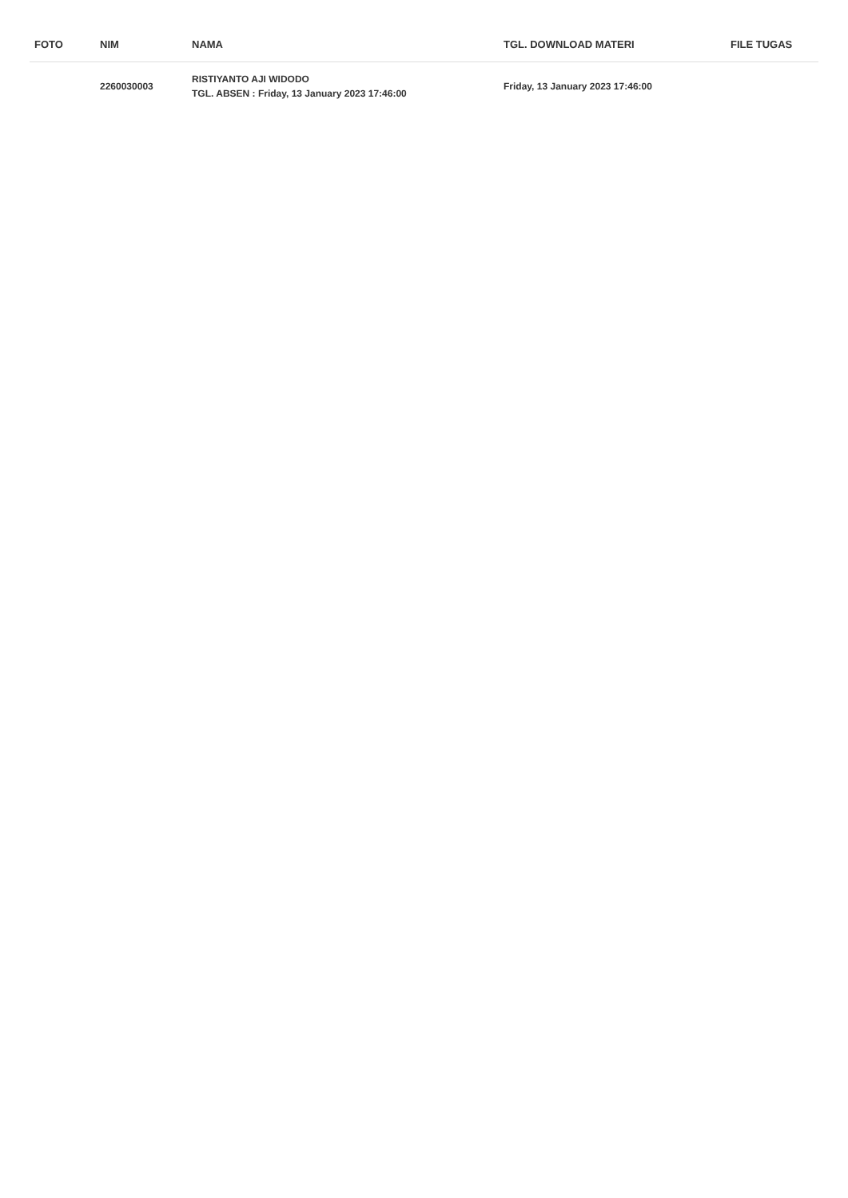| FOTO | NIM | NAMA | TGL. DOWNLOAD MATERI | FILE TUGAS |
| --- | --- | --- | --- | --- |
| | 2260030003 | RISTIYANTO AJI WIDODO TGL. ABSEN : Friday, 13 January 2023 17:46:00 | Friday, 13 January 2023 17:46:00 | |